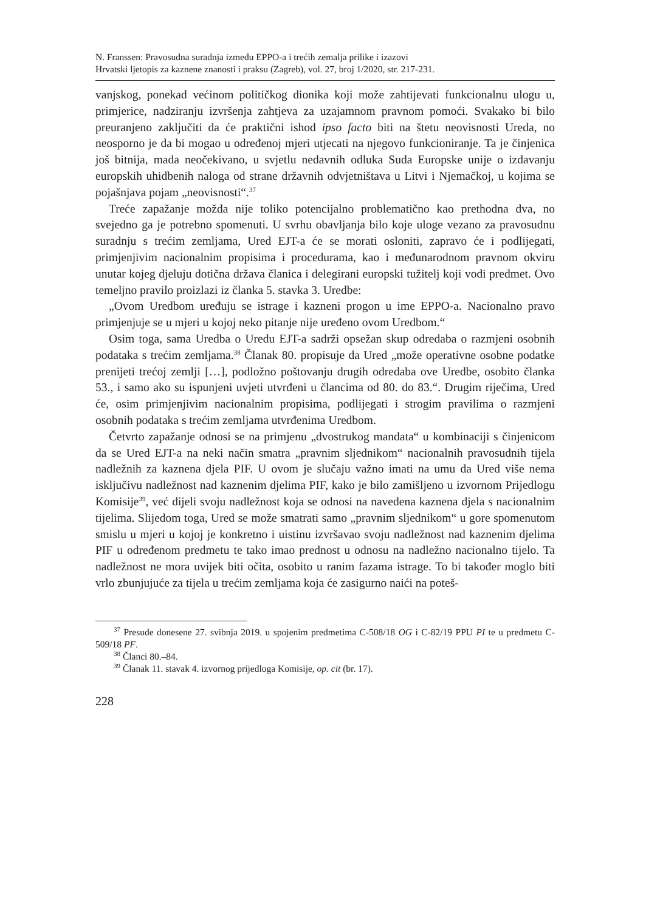N. Franssen: Pravosudna suradnja između EPPO-a i trećih zemalja prilike i izazovi
Hrvatski ljetopis za kaznene znanosti i praksu (Zagreb), vol. 27, broj 1/2020, str. 217-231.
vanjskog, ponekad većinom političkog dionika koji može zahtijevati funkcionalnu ulogu u, primjerice, nadziranju izvršenja zahtjeva za uzajamnom pravnom pomoći. Svakako bi bilo preuranjeno zaključiti da će praktični ishod ipso facto biti na štetu neovisnosti Ureda, no neosporno je da bi mogao u određenoj mjeri utjecati na njegovo funkcioniranje. Ta je činjenica još bitnija, mada neočekivano, u svjetlu nedavnih odluka Suda Europske unije o izdavanju europskih uhidbenih naloga od strane državnih odvjetništava u Litvi i Njemačkoj, u kojima se pojašnjava pojam „neovisnosti“.<sup>37</sup>
Treće zapažanje možda nije toliko potencijalno problematično kao prethodna dva, no svejedno ga je potrebno spomenuti. U svrhu obavljanja bilo koje uloge vezano za pravosudnu suradnju s trećim zemljama, Ured EJT-a će se morati osloniti, zapravo će i podlijegati, primjenjivim nacionalnim propisima i procedurama, kao i međunarodnom pravnom okviru unutar kojeg djeluju dotična država članica i delegirani europski tužitelj koji vodi predmet. Ovo temeljno pravilo proizlazi iz članka 5. stavka 3. Uredbe:
„Ovom Uredbom uređuju se istrage i kazneni progon u ime EPPO-a. Nacionalno pravo primjenjuje se u mjeri u kojoj neko pitanje nije uređeno ovom Uredbom.“
Osim toga, sama Uredba o Uredu EJT-a sadrži opsežan skup odredaba o razmjeni osobnih podataka s trećim zemljama.<sup>38</sup> Članak 80. propisuje da Ured „može operativne osobne podatke prenijeti trećoj zemlji […], podložno poštovanju drugih odredaba ove Uredbe, osobito članka 53., i samo ako su ispunjeni uvjeti utvrđeni u člancima od 80. do 83.“. Drugim riječima, Ured će, osim primjenjivim nacionalnim propisima, podlijegati i strogim pravilima o razmjeni osobnih podataka s trećim zemljama utvrđenima Uredbom.
Četvrto zapažanje odnosi se na primjenu „dvostrukog mandata“ u kombinaciji s činjenicom da se Ured EJT-a na neki način smatra „pravnim sljednikom“ nacionalnih pravosudnih tijela nadležnih za kaznena djela PIF. U ovom je slučaju važno imati na umu da Ured više nema isključivu nadležnost nad kaznenim djelima PIF, kako je bilo zamišljeno u izvornom Prijedlogu Komisije<sup>39</sup>, već dijeli svoju nadležnost koja se odnosi na navedena kaznena djela s nacionalnim tijelima. Slijedom toga, Ured se može smatrati samo „pravnim sljednikom“ u gore spomenutom smislu u mjeri u kojoj je konkretno i uistinu izvršavao svoju nadležnost nad kaznenim djelima PIF u određenom predmetu te tako imao prednost u odnosu na nadležno nacionalno tijelo. Ta nadležnost ne mora uvijek biti očita, osobito u ranim fazama istrage. To bi također moglo biti vrlo zbunjujuće za tijela u trećim zemljama koja će zasigurno naići na poteš-
<sup>37</sup> Presude donesene 27. svibnja 2019. u spojenim predmetima C-508/18 OG i C-82/19 PPU PI te u predmetu C-509/18 PF.
<sup>38</sup> Članci 80.–84.
<sup>39</sup> Članak 11. stavak 4. izvornog prijedloga Komisije, op. cit (br. 17).
228